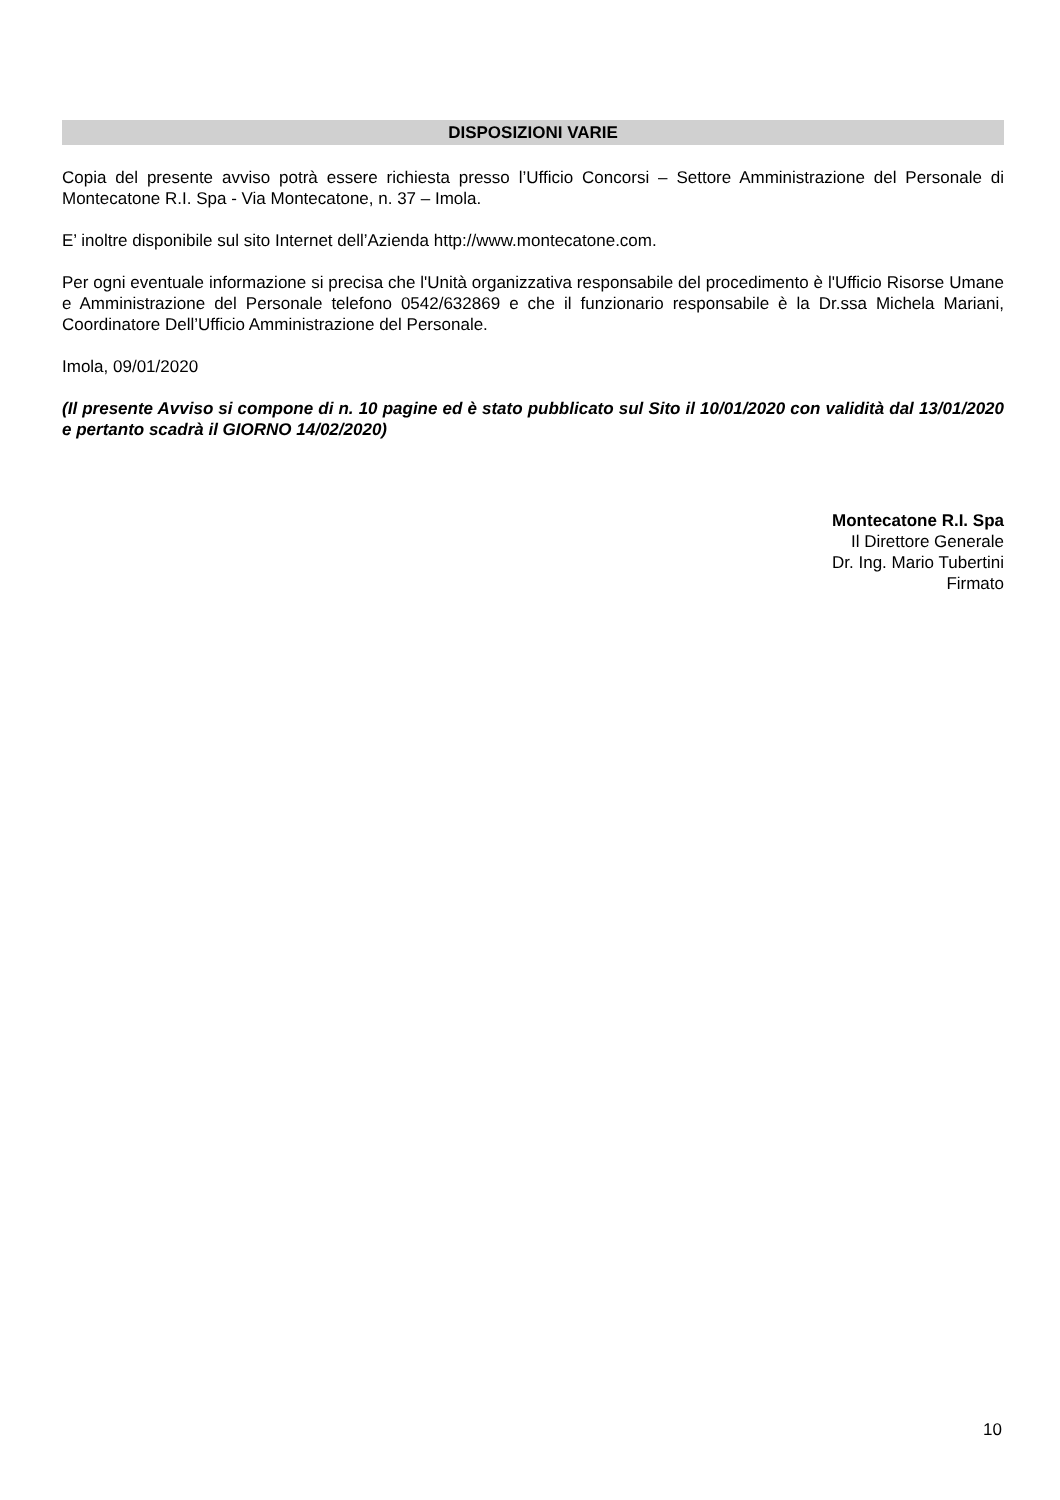DISPOSIZIONI VARIE
Copia del presente avviso potrà essere richiesta presso l’Ufficio Concorsi – Settore Amministrazione del Personale di Montecatone R.I. Spa - Via Montecatone, n. 37 – Imola.
E’ inoltre disponibile sul sito Internet dell’Azienda http://www.montecatone.com.
Per ogni eventuale informazione si precisa che l'Unità organizzativa responsabile del procedimento è l'Ufficio Risorse Umane e Amministrazione del Personale telefono 0542/632869 e che il funzionario responsabile è la Dr.ssa Michela Mariani, Coordinatore Dell’Ufficio Amministrazione del Personale.
Imola, 09/01/2020
(Il presente Avviso si compone di n. 10 pagine ed è stato pubblicato sul Sito il 10/01/2020 con validità dal 13/01/2020 e pertanto scadrà il GIORNO 14/02/2020)
Montecatone R.I. Spa
Il Direttore Generale
Dr. Ing. Mario Tubertini
Firmato
10